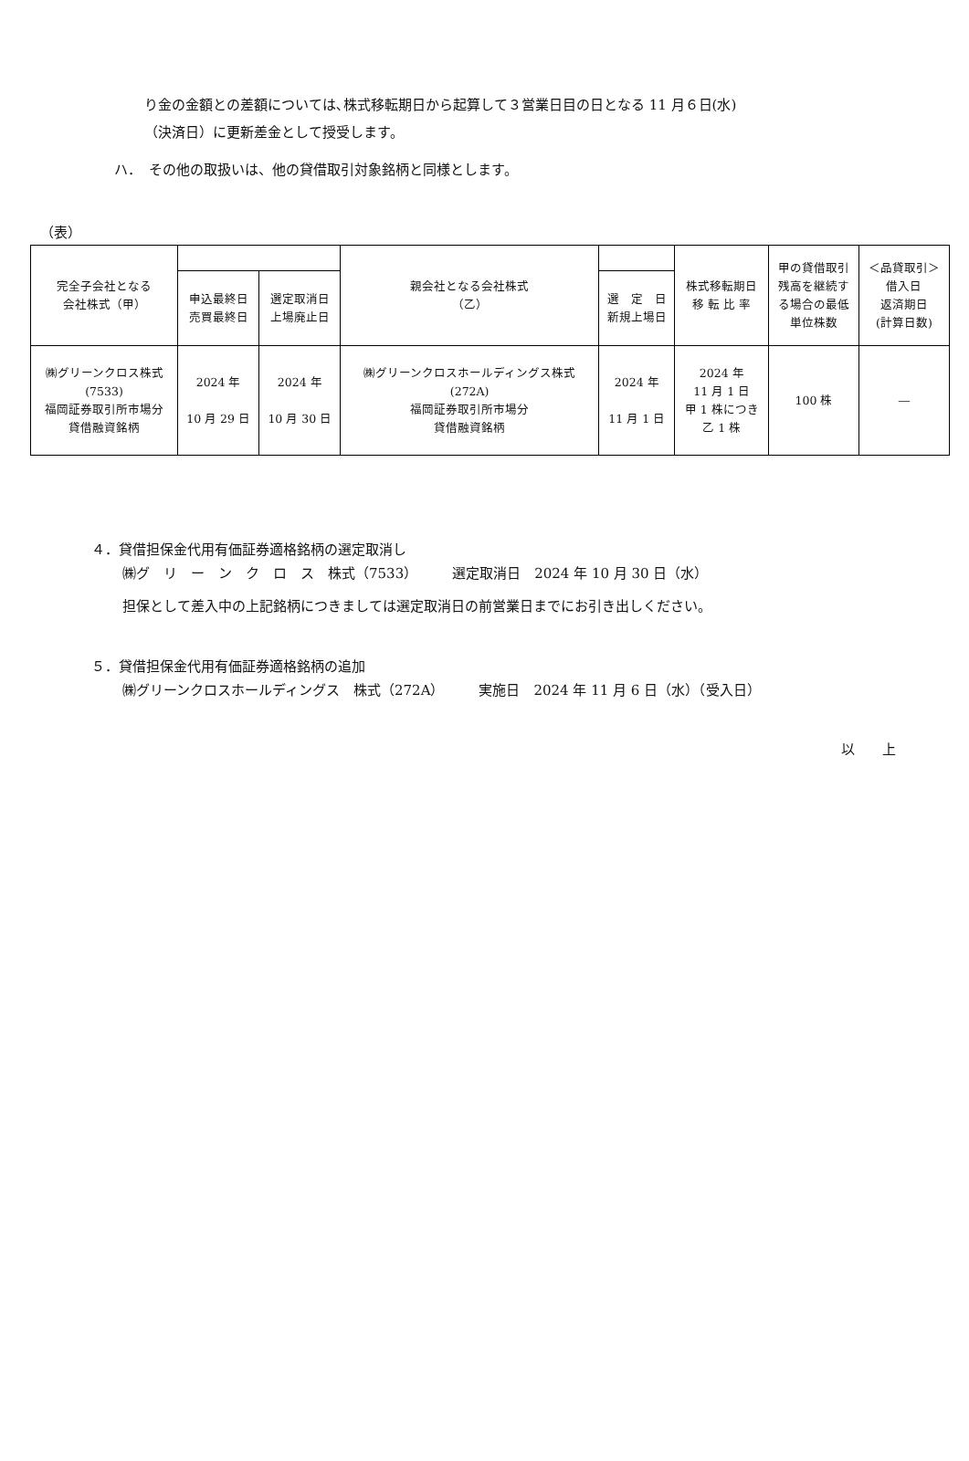り金の金額との差額については､株式移転期日から起算して３営業日目の日となる 11 月６日(水)
（決済日）に更新差金として授受します。
ハ．　その他の取扱いは、他の貸借取引対象銘柄と同様とします。
（表）
| 完全子会社となる 会社株式（甲） | | | 親会社となる会社株式 （乙） | | 株式移転期日 移 転 比 率 | 甲の貸借取引 残高を継続す る場合の最低 単位株数 | ＜品貸取引＞ 借入日 返済期日 (計算日数) |
| --- | --- | --- | --- | --- | --- | --- | --- |
| | 申込最終日 売買最終日 | 選定取消日 上場廃止日 | | 選 定 日 新規上場日 | | | |
| ㈱グリーンクロス株式 (7533) 福岡証券取引所市場分 貸借融資銘柄 | 2024 年 10 月 29 日 | 2024 年 10 月 30 日 | ㈱グリーンクロスホールディングス株式 (272A) 福岡証券取引所市場分 貸借融資銘柄 | 2024 年 11 月 1 日 | 2024 年 11 月 1 日 甲 1 株につき 乙 1 株 | 100 株 | ― |
４．貸借担保金代用有価証券適格銘柄の選定取消し
㈱グ　リ　ー　ン　ク　ロ　ス　株式（7533）　　　選定取消日　2024 年 10 月 30 日（水）
担保として差入中の上記銘柄につきましては選定取消日の前営業日までにお引き出しください。
５．貸借担保金代用有価証券適格銘柄の追加
㈱グリーンクロスホールディングス　株式（272A）　　　実施日　2024 年 11 月 6 日（水）（受入日）
以　　上